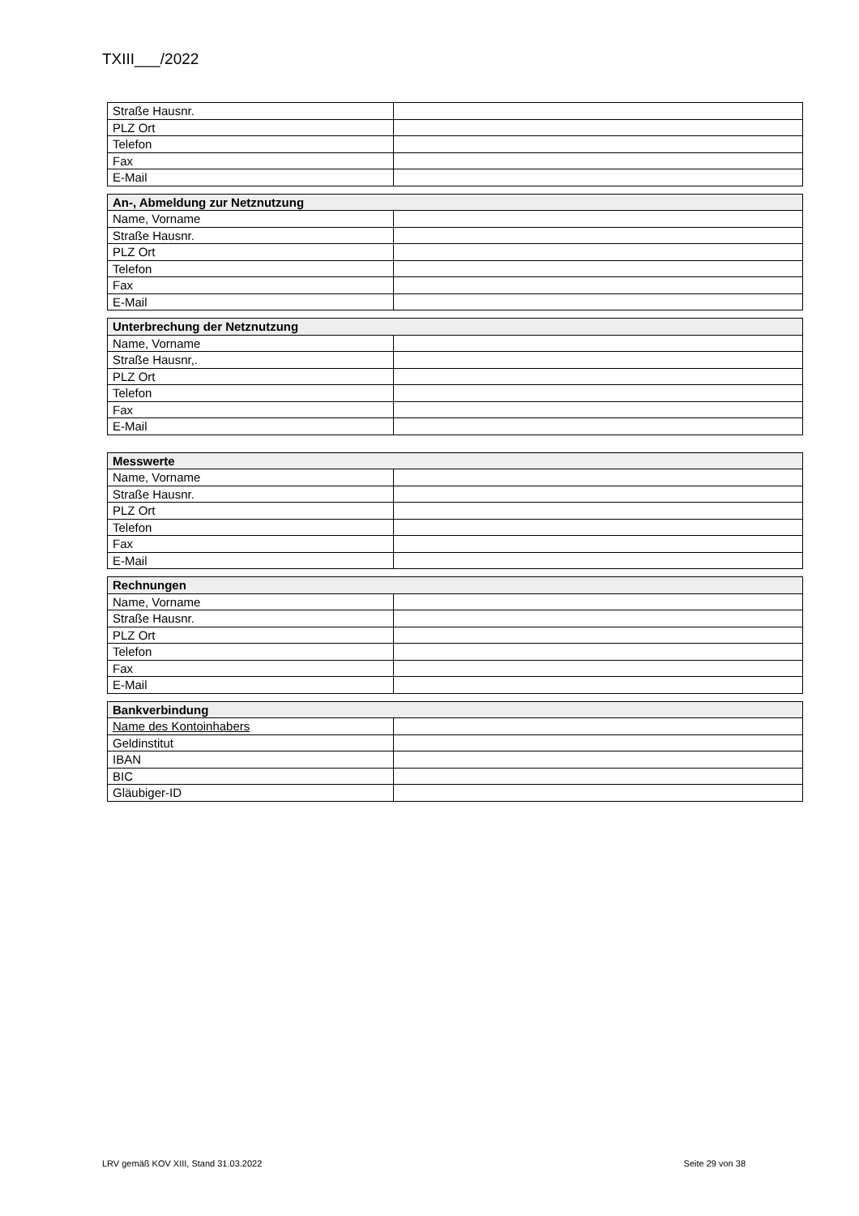TXIII___/2022
| Straße Hausnr. | |
| PLZ Ort | |
| Telefon | |
| Fax | |
| E-Mail | |
| An-, Abmeldung zur Netznutzung | |
| --- | --- |
| Name, Vorname | |
| Straße Hausnr. | |
| PLZ Ort | |
| Telefon | |
| Fax | |
| E-Mail | |
| Unterbrechung der Netznutzung | |
| --- | --- |
| Name, Vorname | |
| Straße Hausnr,. | |
| PLZ Ort | |
| Telefon | |
| Fax | |
| E-Mail | |
| Messwerte | |
| --- | --- |
| Name, Vorname | |
| Straße Hausnr. | |
| PLZ Ort | |
| Telefon | |
| Fax | |
| E-Mail | |
| Rechnungen | |
| --- | --- |
| Name, Vorname | |
| Straße Hausnr. | |
| PLZ Ort | |
| Telefon | |
| Fax | |
| E-Mail | |
| Bankverbindung | |
| --- | --- |
| Name des Kontoinhabers | |
| Geldinstitut | |
| IBAN | |
| BIC | |
| Gläubiger-ID | |
LRV gemäß KOV XIII, Stand 31.03.2022 Seite 29 von 38